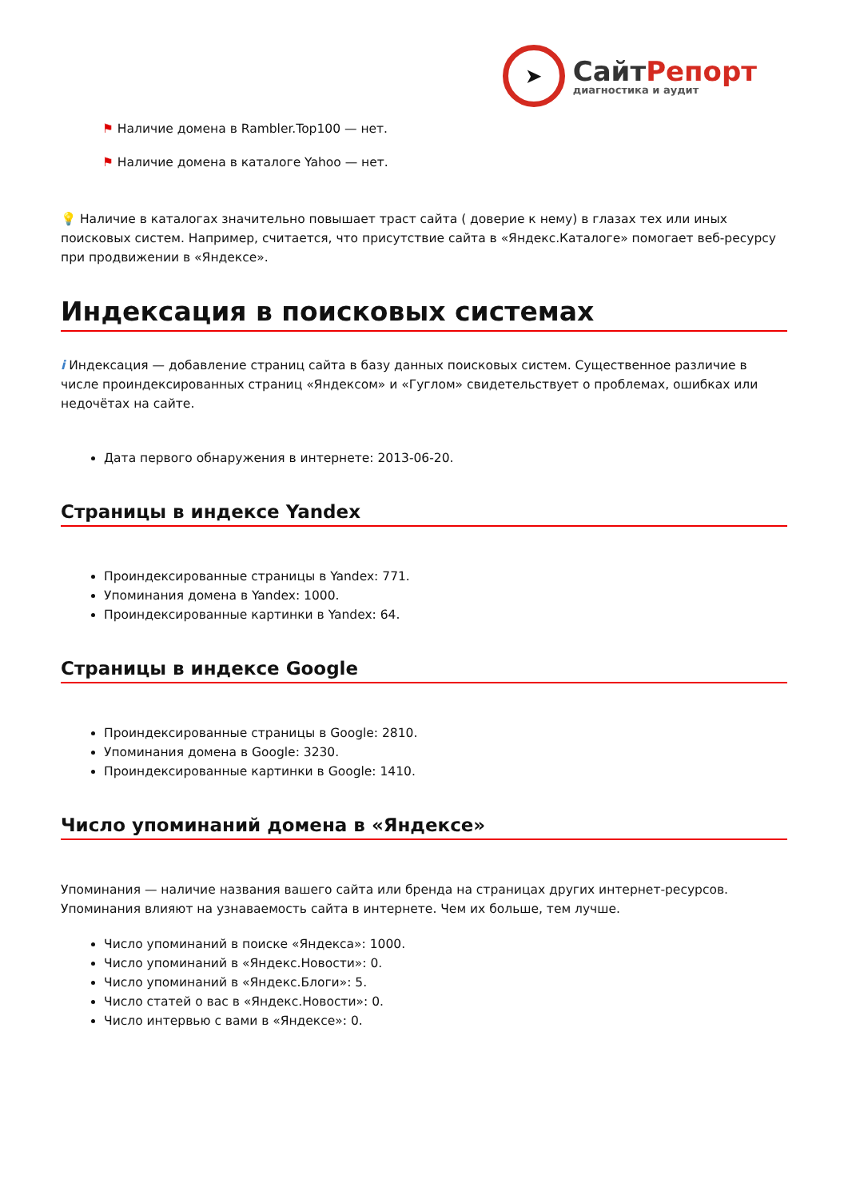➤
СайтРепорт
диагностика и аудит
⚑ Наличие домена в Rambler.Top100 — нет.
⚑ Наличие домена в каталоге Yahoo — нет.
💡 Наличие в каталогах значительно повышает траст сайта ( доверие к нему) в глазах тех или иных поисковых систем. Например, считается, что присутствие сайта в «Яндекс.Каталоге» помогает веб-ресурсу при продвижении в «Яндексе».
Индексация в поисковых системах
i Индексация — добавление страниц сайта в базу данных поисковых систем. Существенное различие в числе проиндексированных страниц «Яндексом» и «Гуглом» свидетельствует о проблемах, ошибках или недочётах на сайте.
Дата первого обнаружения в интернете: 2013-06-20.
Страницы в индексе Yandex
Проиндексированные страницы в Yandex: 771.
Упоминания домена в Yandex: 1000.
Проиндексированные картинки в Yandex: 64.
Страницы в индексе Google
Проиндексированные страницы в Google: 2810.
Упоминания домена в Google: 3230.
Проиндексированные картинки в Google: 1410.
Число упоминаний домена в «Яндексе»
Упоминания — наличие названия вашего сайта или бренда на страницах других интернет-ресурсов. Упоминания влияют на узнаваемость сайта в интернете. Чем их больше, тем лучше.
Число упоминаний в поиске «Яндекса»: 1000.
Число упоминаний в «Яндекс.Новости»: 0.
Число упоминаний в «Яндекс.Блоги»: 5.
Число статей о вас в «Яндекс.Новости»: 0.
Число интервью с вами в «Яндексе»: 0.